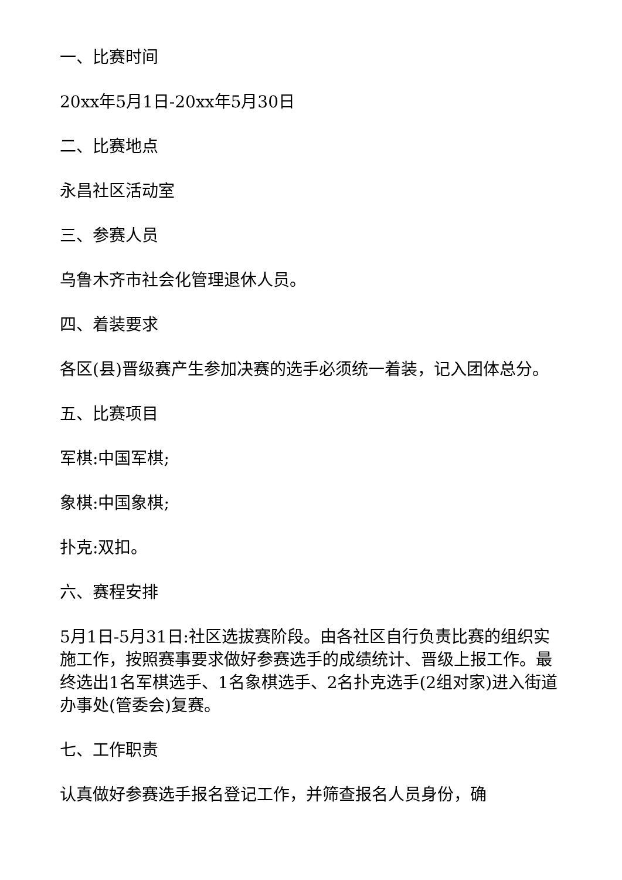一、比赛时间
20xx年5月1日-20xx年5月30日
二、比赛地点
永昌社区活动室
三、参赛人员
乌鲁木齐市社会化管理退休人员。
四、着装要求
各区(县)晋级赛产生参加决赛的选手必须统一着装，记入团体总分。
五、比赛项目
军棋:中国军棋;
象棋:中国象棋;
扑克:双扣。
六、赛程安排
5月1日-5月31日:社区选拔赛阶段。由各社区自行负责比赛的组织实施工作，按照赛事要求做好参赛选手的成绩统计、晋级上报工作。最终选出1名军棋选手、1名象棋选手、2名扑克选手(2组对家)进入街道办事处(管委会)复赛。
七、工作职责
认真做好参赛选手报名登记工作，并筛查报名人员身份，确